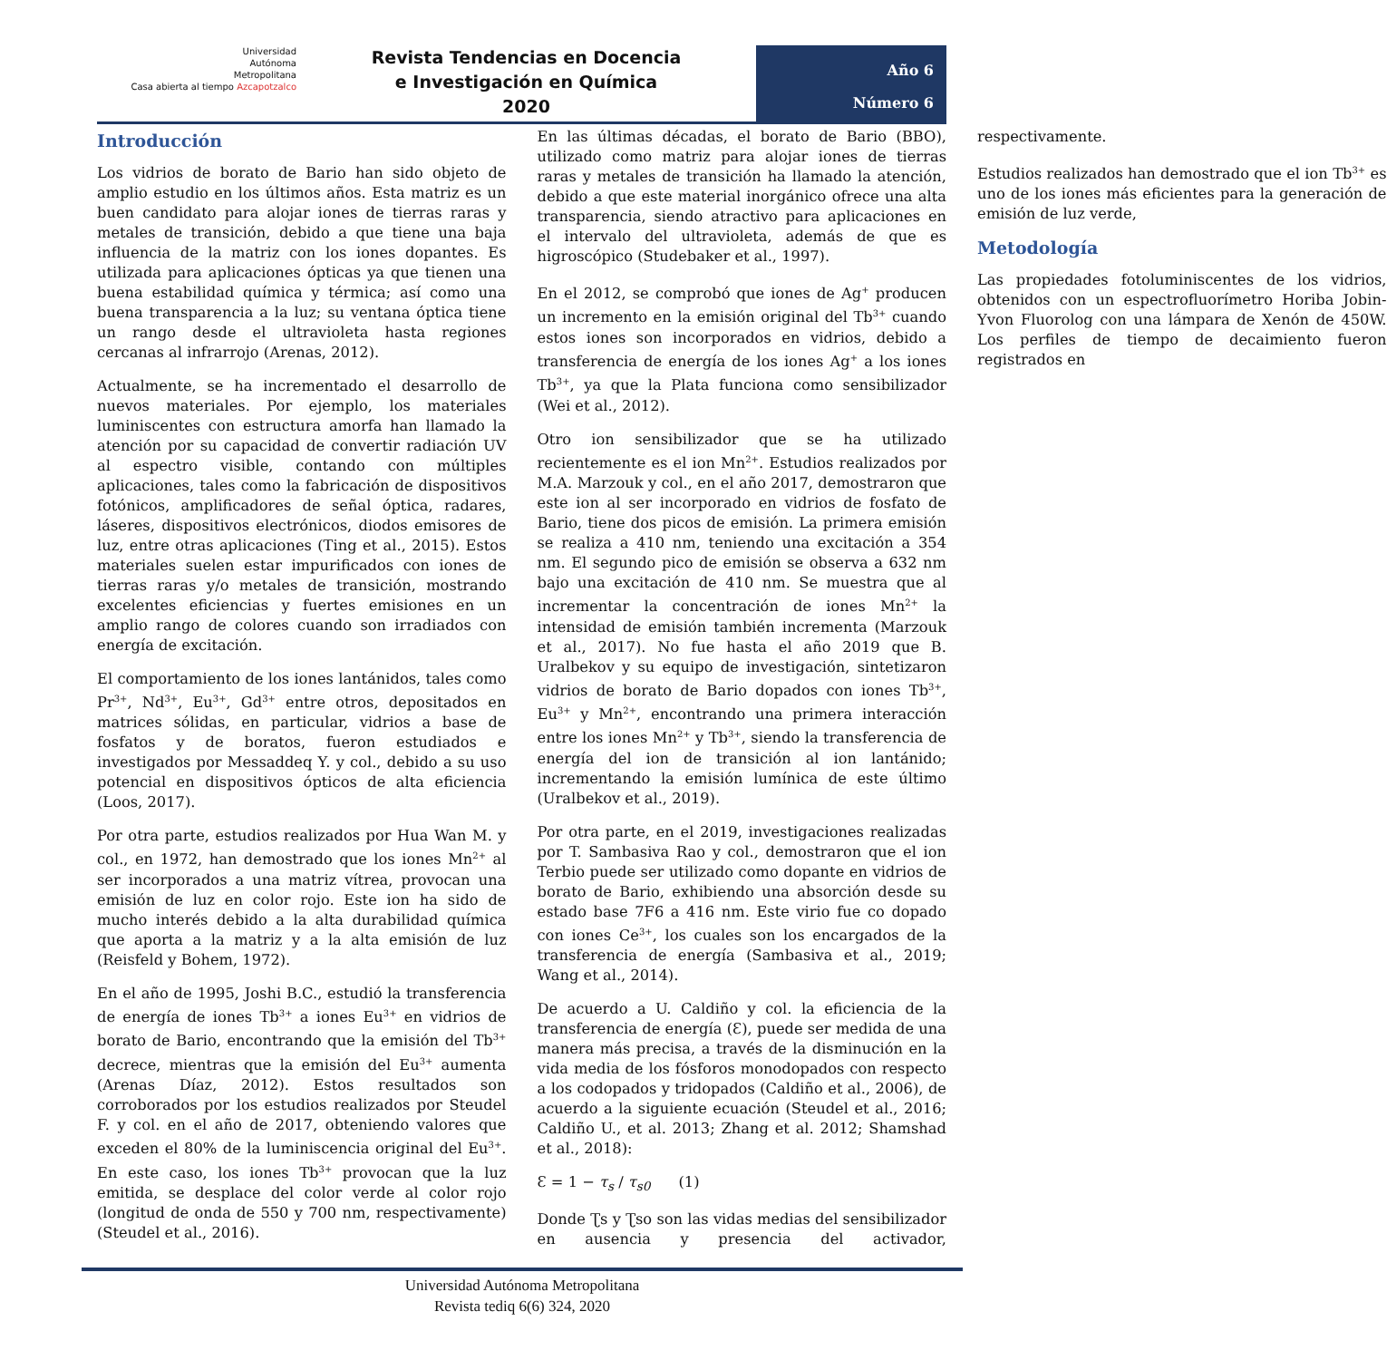Universidad
Autónoma
Metropolitana
Casa abierta al tiempo Azcapotzalco
Revista Tendencias en Docencia
e Investigación en Química
2020
Año 6
Número 6
Introducción
Los vidrios de borato de Bario han sido objeto de amplio estudio en los últimos años. Esta matriz es un buen candidato para alojar iones de tierras raras y metales de transición, debido a que tiene una baja influencia de la matriz con los iones dopantes. Es utilizada para aplicaciones ópticas ya que tienen una buena estabilidad química y térmica; así como una buena transparencia a la luz; su ventana óptica tiene un rango desde el ultravioleta hasta regiones cercanas al infrarrojo (Arenas, 2012).
Actualmente, se ha incrementado el desarrollo de nuevos materiales. Por ejemplo, los materiales luminiscentes con estructura amorfa han llamado la atención por su capacidad de convertir radiación UV al espectro visible, contando con múltiples aplicaciones, tales como la fabricación de dispositivos fotónicos, amplificadores de señal óptica, radares, láseres, dispositivos electrónicos, diodos emisores de luz, entre otras aplicaciones (Ting et al., 2015). Estos materiales suelen estar impurificados con iones de tierras raras y/o metales de transición, mostrando excelentes eficiencias y fuertes emisiones en un amplio rango de colores cuando son irradiados con energía de excitación.
El comportamiento de los iones lantánidos, tales como Pr<sup>3+</sup>, Nd<sup>3+</sup>, Eu<sup>3+</sup>, Gd<sup>3+</sup> entre otros, depositados en matrices sólidas, en particular, vidrios a base de fosfatos y de boratos, fueron estudiados e investigados por Messaddeq Y. y col., debido a su uso potencial en dispositivos ópticos de alta eficiencia (Loos, 2017).
Por otra parte, estudios realizados por Hua Wan M. y col., en 1972, han demostrado que los iones Mn<sup>2+</sup> al ser incorporados a una matriz vítrea, provocan una emisión de luz en color rojo. Este ion ha sido de mucho interés debido a la alta durabilidad química que aporta a la matriz y a la alta emisión de luz (Reisfeld y Bohem, 1972).
En el año de 1995, Joshi B.C., estudió la transferencia de energía de iones Tb<sup>3+</sup> a iones Eu<sup>3+</sup> en vidrios de borato de Bario, encontrando que la emisión del Tb<sup>3+</sup> decrece, mientras que la emisión del Eu<sup>3+</sup> aumenta (Arenas Díaz, 2012). Estos resultados son corroborados por los estudios realizados por Steudel F. y col. en el año de 2017, obteniendo valores que exceden el 80% de la luminiscencia original del Eu<sup>3+</sup>. En este caso, los iones Tb<sup>3+</sup> provocan que la luz emitida, se desplace del color verde al color rojo (longitud de onda de 550 y 700 nm, respectivamente) (Steudel et al., 2016).
En las últimas décadas, el borato de Bario (BBO), utilizado como matriz para alojar iones de tierras raras y metales de transición ha llamado la atención, debido a que este material inorgánico ofrece una alta transparencia, siendo atractivo para aplicaciones en el intervalo del ultravioleta, además de que es higroscópico (Studebaker et al., 1997).
En el 2012, se comprobó que iones de Ag<sup>+</sup> producen un incremento en la emisión original del Tb<sup>3+</sup> cuando estos iones son incorporados en vidrios, debido a transferencia de energía de los iones Ag<sup>+</sup> a los iones Tb<sup>3+</sup>, ya que la Plata funciona como sensibilizador (Wei et al., 2012).
Otro ion sensibilizador que se ha utilizado recientemente es el ion Mn<sup>2+</sup>. Estudios realizados por M.A. Marzouk y col., en el año 2017, demostraron que este ion al ser incorporado en vidrios de fosfato de Bario, tiene dos picos de emisión. La primera emisión se realiza a 410 nm, teniendo una excitación a 354 nm. El segundo pico de emisión se observa a 632 nm bajo una excitación de 410 nm. Se muestra que al incrementar la concentración de iones Mn<sup>2+</sup> la intensidad de emisión también incrementa (Marzouk et al., 2017). No fue hasta el año 2019 que B. Uralbekov y su equipo de investigación, sintetizaron vidrios de borato de Bario dopados con iones Tb<sup>3+</sup>, Eu<sup>3+</sup> y Mn<sup>2+</sup>, encontrando una primera interacción entre los iones Mn<sup>2+</sup> y Tb<sup>3+</sup>, siendo la transferencia de energía del ion de transición al ion lantánido; incrementando la emisión lumínica de este último (Uralbekov et al., 2019).
Por otra parte, en el 2019, investigaciones realizadas por T. Sambasiva Rao y col., demostraron que el ion Terbio puede ser utilizado como dopante en vidrios de borato de Bario, exhibiendo una absorción desde su estado base 7F6 a 416 nm. Este virio fue co dopado con iones Ce<sup>3+</sup>, los cuales son los encargados de la transferencia de energía (Sambasiva et al., 2019; Wang et al., 2014).
De acuerdo a U. Caldiño y col. la eficiencia de la transferencia de energía (Ɛ), puede ser medida de una manera más precisa, a través de la disminución en la vida media de los fósforos monodopados con respecto a los codopados y tridopados (Caldiño et al., 2006), de acuerdo a la siguiente ecuación (Steudel et al., 2016; Caldiño U., et al. 2013; Zhang et al. 2012; Shamshad et al., 2018):
Ɛ = 1 − τ<sub>s</sub> / τ<sub>s0</sub> (1)
Donde Ʈs y Ʈso son las vidas medias del sensibilizador en ausencia y presencia del activador, respectivamente.
Estudios realizados han demostrado que el ion Tb<sup>3+</sup> es uno de los iones más eficientes para la generación de emisión de luz verde,
Metodología
Las propiedades fotoluminiscentes de los vidrios, obtenidos con un espectrofluorímetro Horiba Jobin-Yvon Fluorolog con una lámpara de Xenón de 450W. Los perfiles de tiempo de decaimiento fueron registrados en
Universidad Autónoma Metropolitana
Revista tediq 6(6) 324, 2020